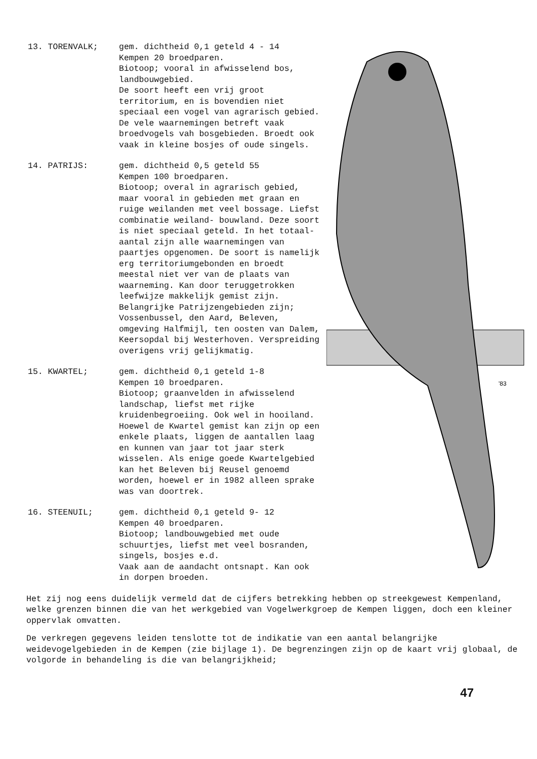13. TORENVALK; gem. dichtheid 0,1 geteld 4 - 14
Kempen 20 broedparen.
Biotoop; vooral in afwisselend bos, landbouwgebied.
De soort heeft een vrij groot territorium, en is bovendien niet speciaal een vogel van agrarisch gebied. De vele waarnemingen betreft vaak broedvogels vah bosgebieden. Broedt ook vaak in kleine bosjes of oude singels.
14. PATRIJS: gem. dichtheid 0,5 geteld 55
Kempen 100 broedparen.
Biotoop; overal in agrarisch gebied, maar vooral in gebieden met graan en ruige weilanden met veel bossage. Liefst combinatie weiland- bouwland. Deze soort is niet speciaal geteld. In het totaal-aantal zijn alle waarnemingen van paartjes opgenomen. De soort is namelijk erg territoriumgebonden en broedt meestal niet ver van de plaats van waarneming. Kan door teruggetrokken leefwijze makkelijk gemist zijn. Belangrijke Patrijzengebieden zijn; Vossenbussel, den Aard, Beleven, omgeving Halfmijl, ten oosten van Dalem, Keersopdal bij Westerhoven. Verspreiding overigens vrij gelijkmatig.
15. KWARTEL; gem. dichtheid 0,1 geteld 1-8
Kempen 10 broedparen.
Biotoop; graanvelden in afwisselend landschap, liefst met rijke kruidenbegroeiing. Ook wel in hooiland. Hoewel de Kwartel gemist kan zijn op een enkele plaats, liggen de aantallen laag en kunnen van jaar tot jaar sterk wisselen. Als enige goede Kwartelgebied kan het Beleven bij Reusel genoemd worden, hoewel er in 1982 alleen sprake was van doortrek.
16. STEENUIL; gem. dichtheid 0,1 geteld 9- 12
Kempen 40 broedparen.
Biotoop; landbouwgebied met oude schuurtjes, liefst met veel bosranden, singels, bosjes e.d.
Vaak aan de aandacht ontsnapt. Kan ook in dorpen broeden.
'83
Het zij nog eens duidelijk vermeld dat de cijfers betrekking hebben op streekgewest Kempenland, welke grenzen binnen die van het werkgebied van Vogelwerkgroep de Kempen liggen, doch een kleiner oppervlak omvatten.
De verkregen gegevens leiden tenslotte tot de indikatie van een aantal belangrijke weidevogelgebieden in de Kempen (zie bijlage 1). De begrenzingen zijn op de kaart vrij globaal, de volgorde in behandeling is die van belangrijkheid;
47